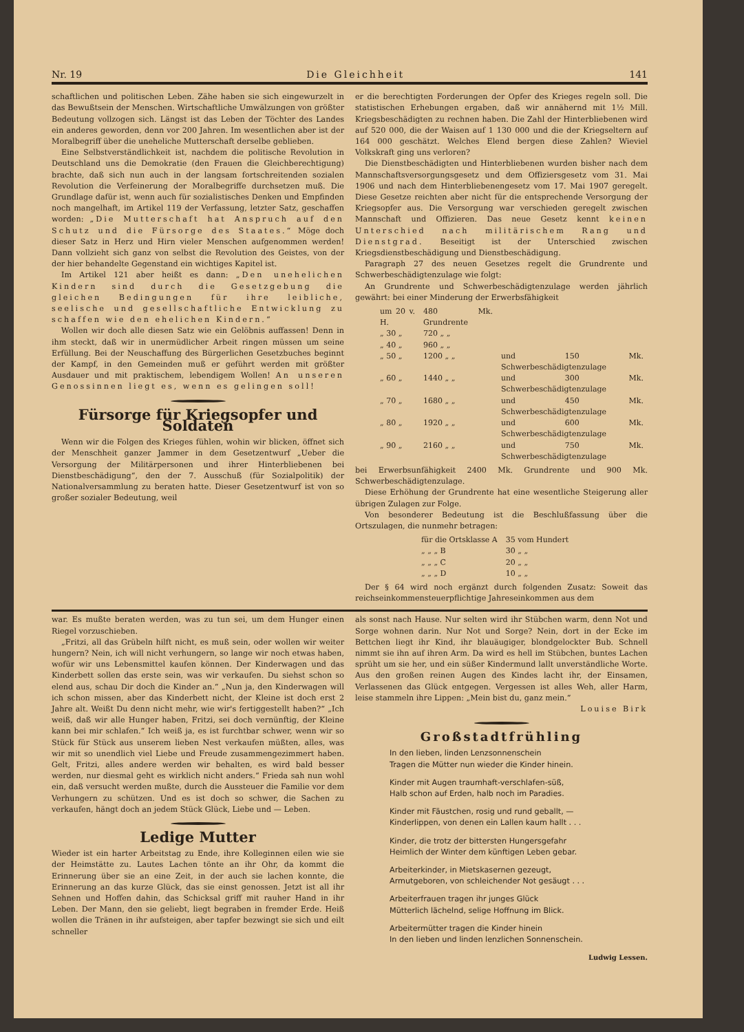Nr. 19 Die Gleichheit 141
schaftlichen und politischen Leben. Zähe haben sie sich eingewurzelt in das Bewußtsein der Menschen. Wirtschaftliche Umwälzungen von größter Bedeutung vollzogen sich. Längst ist das Leben der Töchter des Landes ein anderes geworden, denn vor 200 Jahren. Im wesentlichen aber ist der Moralbegriff über die uneheliche Mutterschaft derselbe geblieben.
Eine Selbstverständlichkeit ist, nachdem die politische Revolution in Deutschland uns die Demokratie (den Frauen die Gleichberechtigung) brachte, daß sich nun auch in der langsam fortschreitenden sozialen Revolution die Verfeinerung der Moralbegriffe durchsetzen muß. Die Grundlage dafür ist, wenn auch für sozialistisches Denken und Empfinden noch mangelhaft, im Artikel 119 der Verfassung, letzter Satz, geschaffen worden: „Die Mutterschaft hat Anspruch auf den Schutz und die Fürsorge des Staates.“ Möge doch dieser Satz in Herz und Hirn vieler Menschen aufgenommen werden! Dann vollzieht sich ganz von selbst die Revolution des Geistes, von der der hier behandelte Gegenstand ein wichtiges Kapitel ist.
Im Artikel 121 aber heißt es dann: „Den unehelichen Kindern sind durch die Gesetzgebung die gleichen Bedingungen für ihre leibliche, seelische und gesellschaftliche Entwicklung zu schaffen wie den ehelichen Kindern.“
Wollen wir doch alle diesen Satz wie ein Gelöbnis auffassen! Denn in ihm steckt, daß wir in unermüdlicher Arbeit ringen müssen um seine Erfüllung. Bei der Neuschaffung des Bürgerlichen Gesetzbuches beginnt der Kampf, in den Gemeinden muß er geführt werden mit größter Ausdauer und mit praktischem, lebendigem Wollen! An unseren Genossinnen liegt es, wenn es gelingen soll!
Fürsorge für Kriegsopfer und Soldaten
Wenn wir die Folgen des Krieges fühlen, wohin wir blicken, öffnet sich der Menschheit ganzer Jammer in dem Gesetzentwurf „Ueber die Versorgung der Militärpersonen und ihrer Hinterbliebenen bei Dienstbeschädigung“, den der 7. Ausschuß (für Sozialpolitik) der Nationalversammlung zu beraten hatte. Dieser Gesetzentwurf ist von so großer sozialer Bedeutung, weil
er die berechtigten Forderungen der Opfer des Krieges regeln soll. Die statistischen Erhebungen ergaben, daß wir annähernd mit 1½ Mill. Kriegsbeschädigten zu rechnen haben. Die Zahl der Hinterbliebenen wird auf 520 000, die der Waisen auf 1 130 000 und die der Kriegseltern auf 164 000 geschätzt. Welches Elend bergen diese Zahlen? Wieviel Volkskraft ging uns verloren?
Die Dienstbeschädigten und Hinterbliebenen wurden bisher nach dem Mannschaftsversorgungsgesetz und dem Offiziersgesetz vom 31. Mai 1906 und nach dem Hinterbliebenengesetz vom 17. Mai 1907 geregelt. Diese Gesetze reichten aber nicht für die entsprechende Versorgung der Kriegsopfer aus. Die Versorgung war verschieden geregelt zwischen Mannschaft und Offizieren. Das neue Gesetz kennt keinen Unterschied nach militärischem Rang und Dienstgrad. Beseitigt ist der Unterschied zwischen Kriegsdienstbeschädigung und Dienstbeschädigung.
Paragraph 27 des neuen Gesetzes regelt die Grundrente und Schwerbeschädigtenzulage wie folgt:
An Grundrente und Schwerbeschädigtenzulage werden jährlich gewährt: bei einer Minderung der Erwerbsfähigkeit
| um 20 v. H. | 480 Mk. Grundrente | |
| „ 30 „ | 720 „ „ | |
| „ 40 „ | 960 „ „ | |
| „ 50 „ | 1200 „ „ | und 150 Mk. Schwerbeschädigtenzulage |
| „ 60 „ | 1440 „ „ | und 300 Mk. Schwerbeschädigtenzulage |
| „ 70 „ | 1680 „ „ | und 450 Mk. Schwerbeschädigtenzulage |
| „ 80 „ | 1920 „ „ | und 600 Mk. Schwerbeschädigtenzulage |
| „ 90 „ | 2160 „ „ | und 750 Mk. Schwerbeschädigtenzulage |
bei Erwerbsunfähigkeit 2400 Mk. Grundrente und 900 Mk. Schwerbeschädigtenzulage.
Diese Erhöhung der Grundrente hat eine wesentliche Steigerung aller übrigen Zulagen zur Folge.
Von besonderer Bedeutung ist die Beschlußfassung über die Ortszulagen, die nunmehr betragen:
| für die Ortsklasse A | 35 vom Hundert |
| „ „ „ B | 30 „ „ |
| „ „ „ C | 20 „ „ |
| „ „ „ D | 10 „ „ |
Der § 64 wird noch ergänzt durch folgenden Zusatz: Soweit das reichseinkommensteuerpflichtige Jahreseinkommen aus dem
war. Es mußte beraten werden, was zu tun sei, um dem Hunger einen Riegel vorzuschieben.
„Fritzi, all das Grübeln hilft nicht, es muß sein, oder wollen wir weiter hungern? Nein, ich will nicht verhungern, so lange wir noch etwas haben, wofür wir uns Lebensmittel kaufen können. Der Kinderwagen und das Kinderbett sollen das erste sein, was wir verkaufen. Du siehst schon so elend aus, schau Dir doch die Kinder an.“ „Nun ja, den Kinderwagen will ich schon missen, aber das Kinderbett nicht, der Kleine ist doch erst 2 Jahre alt. Weißt Du denn nicht mehr, wie wir's fertiggestellt haben?“ „Ich weiß, daß wir alle Hunger haben, Fritzi, sei doch vernünftig, der Kleine kann bei mir schlafen.“ Ich weiß ja, es ist furchtbar schwer, wenn wir so Stück für Stück aus unserem lieben Nest verkaufen müßten, alles, was wir mit so unendlich viel Liebe und Freude zusammengezimmert haben. Gelt, Fritzi, alles andere werden wir behalten, es wird bald besser werden, nur diesmal geht es wirklich nicht anders.“ Frieda sah nun wohl ein, daß versucht werden mußte, durch die Aussteuer die Familie vor dem Verhungern zu schützen. Und es ist doch so schwer, die Sachen zu verkaufen, hängt doch an jedem Stück Glück, Liebe und — Leben.
Ledige Mutter
Wieder ist ein harter Arbeitstag zu Ende, ihre Kolleginnen eilen wie sie der Heimstätte zu. Lautes Lachen tönte an ihr Ohr, da kommt die Erinnerung über sie an eine Zeit, in der auch sie lachen konnte, die Erinnerung an das kurze Glück, das sie einst genossen. Jetzt ist all ihr Sehnen und Hoffen dahin, das Schicksal griff mit rauher Hand in ihr Leben. Der Mann, den sie geliebt, liegt begraben in fremder Erde. Heiß wollen die Tränen in ihr aufsteigen, aber tapfer bezwingt sie sich und eilt schneller
als sonst nach Hause. Nur selten wird ihr Stübchen warm, denn Not und Sorge wohnen darin. Nur Not und Sorge? Nein, dort in der Ecke im Bettchen liegt ihr Kind, ihr blauäugiger, blondgelockter Bub. Schnell nimmt sie ihn auf ihren Arm. Da wird es hell im Stübchen, buntes Lachen sprüht um sie her, und ein süßer Kindermund lallt unverständliche Worte. Aus den großen reinen Augen des Kindes lacht ihr, der Einsamen, Verlassenen das Glück entgegen. Vergessen ist alles Weh, aller Harm, leise stammeln ihre Lippen: „Mein bist du, ganz mein.“
Louise Birk
Großstadtfrühling
In den lieben, linden Lenzsonnenschein
Tragen die Mütter nun wieder die Kinder hinein.
Kinder mit Augen traumhaft-verschlafen-süß,
Halb schon auf Erden, halb noch im Paradies.
Kinder mit Fäustchen, rosig und rund geballt, —
Kinderlippen, von denen ein Lallen kaum hallt . . .
Kinder, die trotz der bittersten Hungersgefahr
Heimlich der Winter dem künftigen Leben gebar.
Arbeiterkinder, in Mietskasernen gezeugt,
Armutgeboren, von schleichender Not gesäugt . . .
Arbeiterfrauen tragen ihr junges Glück
Mütterlich lächelnd, selige Hoffnung im Blick.
Arbeitermütter tragen die Kinder hinein
In den lieben und linden lenzlichen Sonnenschein.
Ludwig Lessen.